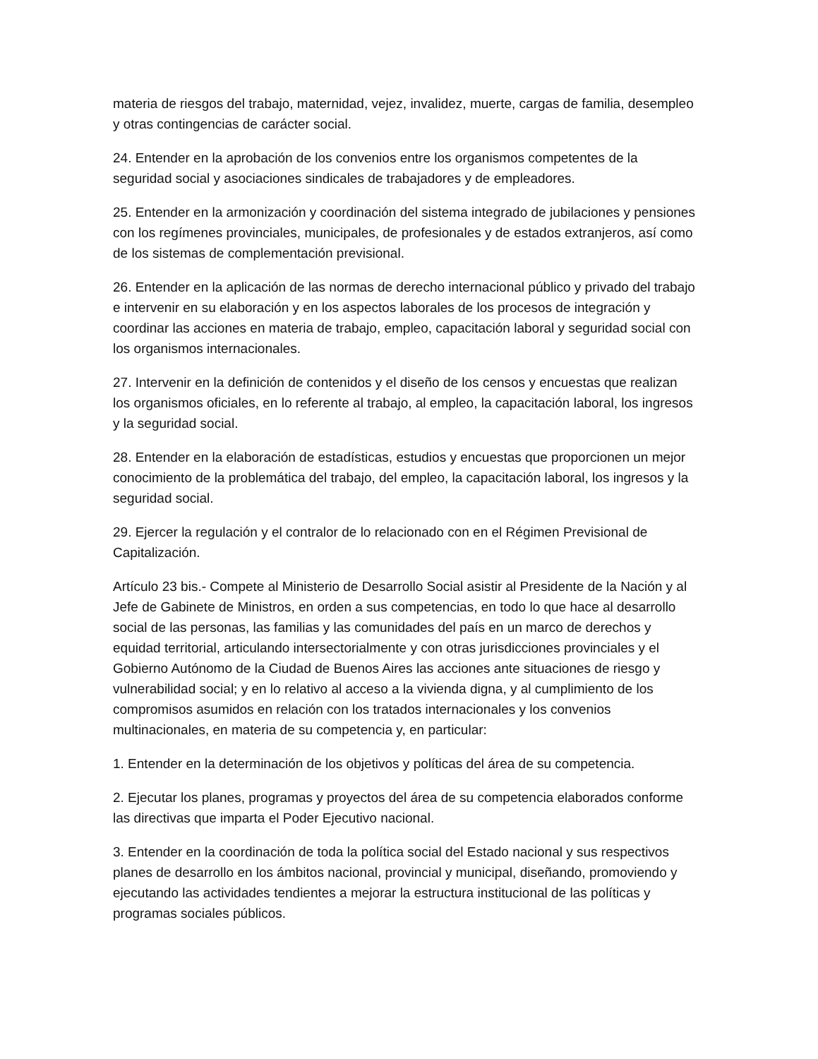materia de riesgos del trabajo, maternidad, vejez, invalidez, muerte, cargas de familia, desempleo y otras contingencias de carácter social.
24. Entender en la aprobación de los convenios entre los organismos competentes de la seguridad social y asociaciones sindicales de trabajadores y de empleadores.
25. Entender en la armonización y coordinación del sistema integrado de jubilaciones y pensiones con los regímenes provinciales, municipales, de profesionales y de estados extranjeros, así como de los sistemas de complementación previsional.
26. Entender en la aplicación de las normas de derecho internacional público y privado del trabajo e intervenir en su elaboración y en los aspectos laborales de los procesos de integración y coordinar las acciones en materia de trabajo, empleo, capacitación laboral y seguridad social con los organismos internacionales.
27. Intervenir en la definición de contenidos y el diseño de los censos y encuestas que realizan los organismos oficiales, en lo referente al trabajo, al empleo, la capacitación laboral, los ingresos y la seguridad social.
28. Entender en la elaboración de estadísticas, estudios y encuestas que proporcionen un mejor conocimiento de la problemática del trabajo, del empleo, la capacitación laboral, los ingresos y la seguridad social.
29. Ejercer la regulación y el contralor de lo relacionado con en el Régimen Previsional de Capitalización.
Artículo 23 bis.- Compete al Ministerio de Desarrollo Social asistir al Presidente de la Nación y al Jefe de Gabinete de Ministros, en orden a sus competencias, en todo lo que hace al desarrollo social de las personas, las familias y las comunidades del país en un marco de derechos y equidad territorial, articulando intersectorialmente y con otras jurisdicciones provinciales y el Gobierno Autónomo de la Ciudad de Buenos Aires las acciones ante situaciones de riesgo y vulnerabilidad social; y en lo relativo al acceso a la vivienda digna, y al cumplimiento de los compromisos asumidos en relación con los tratados internacionales y los convenios multinacionales, en materia de su competencia y, en particular:
1. Entender en la determinación de los objetivos y políticas del área de su competencia.
2. Ejecutar los planes, programas y proyectos del área de su competencia elaborados conforme las directivas que imparta el Poder Ejecutivo nacional.
3. Entender en la coordinación de toda la política social del Estado nacional y sus respectivos planes de desarrollo en los ámbitos nacional, provincial y municipal, diseñando, promoviendo y ejecutando las actividades tendientes a mejorar la estructura institucional de las políticas y programas sociales públicos.